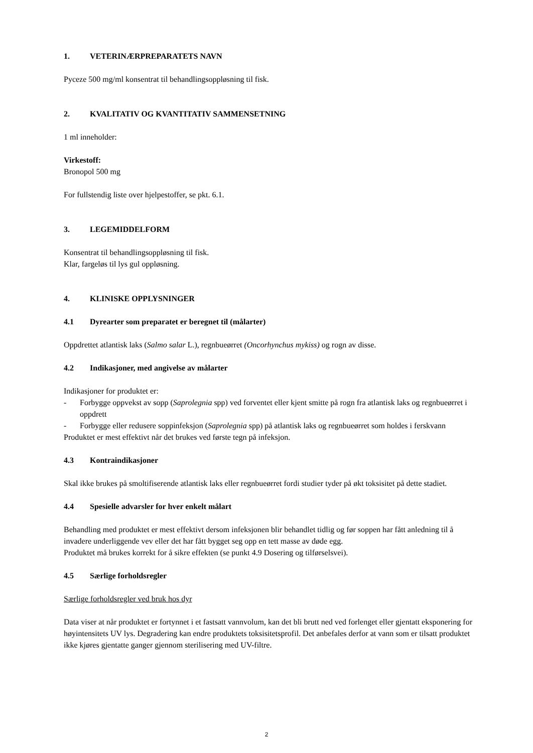1. VETERINÆRPREPARATETS NAVN
Pyceze 500 mg/ml konsentrat til behandlingsoppløsning til fisk.
2. KVALITATIV OG KVANTITATIV SAMMENSETNING
1 ml inneholder:
Virkestoff:
Bronopol 500 mg
For fullstendig liste over hjelpestoffer, se pkt. 6.1.
3. LEGEMIDDELFORM
Konsentrat til behandlingsoppløsning til fisk.
Klar, fargeløs til lys gul oppløsning.
4. KLINISKE OPPLYSNINGER
4.1 Dyrearter som preparatet er beregnet til (målarter)
Oppdrettet atlantisk laks (Salmo salar L.), regnbueørret (Oncorhynchus mykiss) og rogn av disse.
4.2 Indikasjoner, med angivelse av målarter
Indikasjoner for produktet er:
- Forbygge oppvekst av sopp (Saprolegnia spp) ved forventet eller kjent smitte på rogn fra atlantisk laks og regnbueørret i oppdrett
- Forbygge eller redusere soppinfeksjon (Saprolegnia spp) på atlantisk laks og regnbueørret som holdes i ferskvann
Produktet er mest effektivt når det brukes ved første tegn på infeksjon.
4.3 Kontraindikasjoner
Skal ikke brukes på smoltifiserende atlantisk laks eller regnbueørret fordi studier tyder på økt toksisitet på dette stadiet.
4.4 Spesielle advarsler for hver enkelt målart
Behandling med produktet er mest effektivt dersom infeksjonen blir behandlet tidlig og før soppen har fått anledning til å invadere underliggende vev eller det har fått bygget seg opp en tett masse av døde egg.
Produktet må brukes korrekt for å sikre effekten (se punkt 4.9 Dosering og tilførselsvei).
4.5 Særlige forholdsregler
Særlige forholdsregler ved bruk hos dyr
Data viser at når produktet er fortynnet i et fastsatt vannvolum, kan det bli brutt ned ved forlenget eller gjentatt eksponering for høyintensitets UV lys. Degradering kan endre produktets toksisitetsprofil. Det anbefales derfor at vann som er tilsatt produktet ikke kjøres gjentatte ganger gjennom sterilisering med UV-filtre.
2